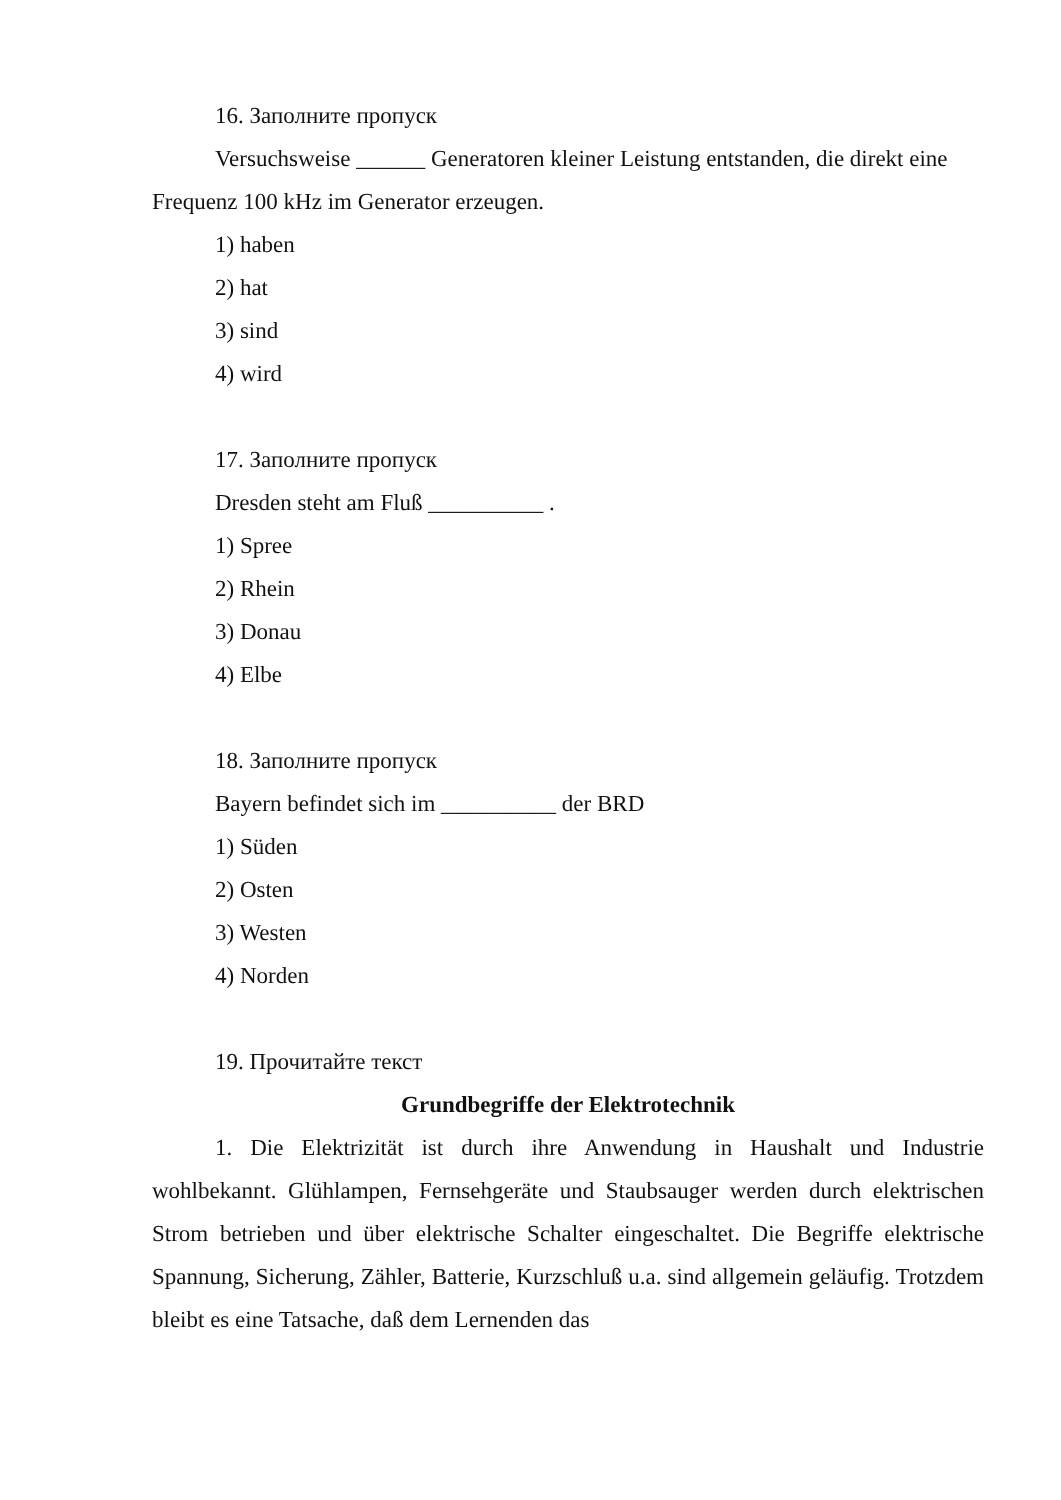16. Заполните пропуск
Versuchsweise ______ Generatoren kleiner Leistung entstanden, die direkt eine Frequenz 100 kHz im Generator erzeugen.
1) haben
2) hat
3) sind
4) wird
17. Заполните пропуск
Dresden steht am Fluß __________ .
1) Spree
2) Rhein
3) Donau
4) Elbe
18. Заполните пропуск
Bayern befindet sich im __________ der BRD
1) Süden
2) Osten
3) Westen
4) Norden
19. Прочитайте текст
Grundbegriffe der Elektrotechnik
1. Die Elektrizität ist durch ihre Anwendung in Haushalt und Industrie wohlbekannt. Glühlampen, Fernsehgeräte und Staubsauger werden durch elektrischen Strom betrieben und über elektrische Schalter eingeschaltet. Die Begriffe elektrische Spannung, Sicherung, Zähler, Batterie, Kurzschluß u.a. sind allgemein geläufig. Trotzdem bleibt es eine Tatsache, daß dem Lernenden das